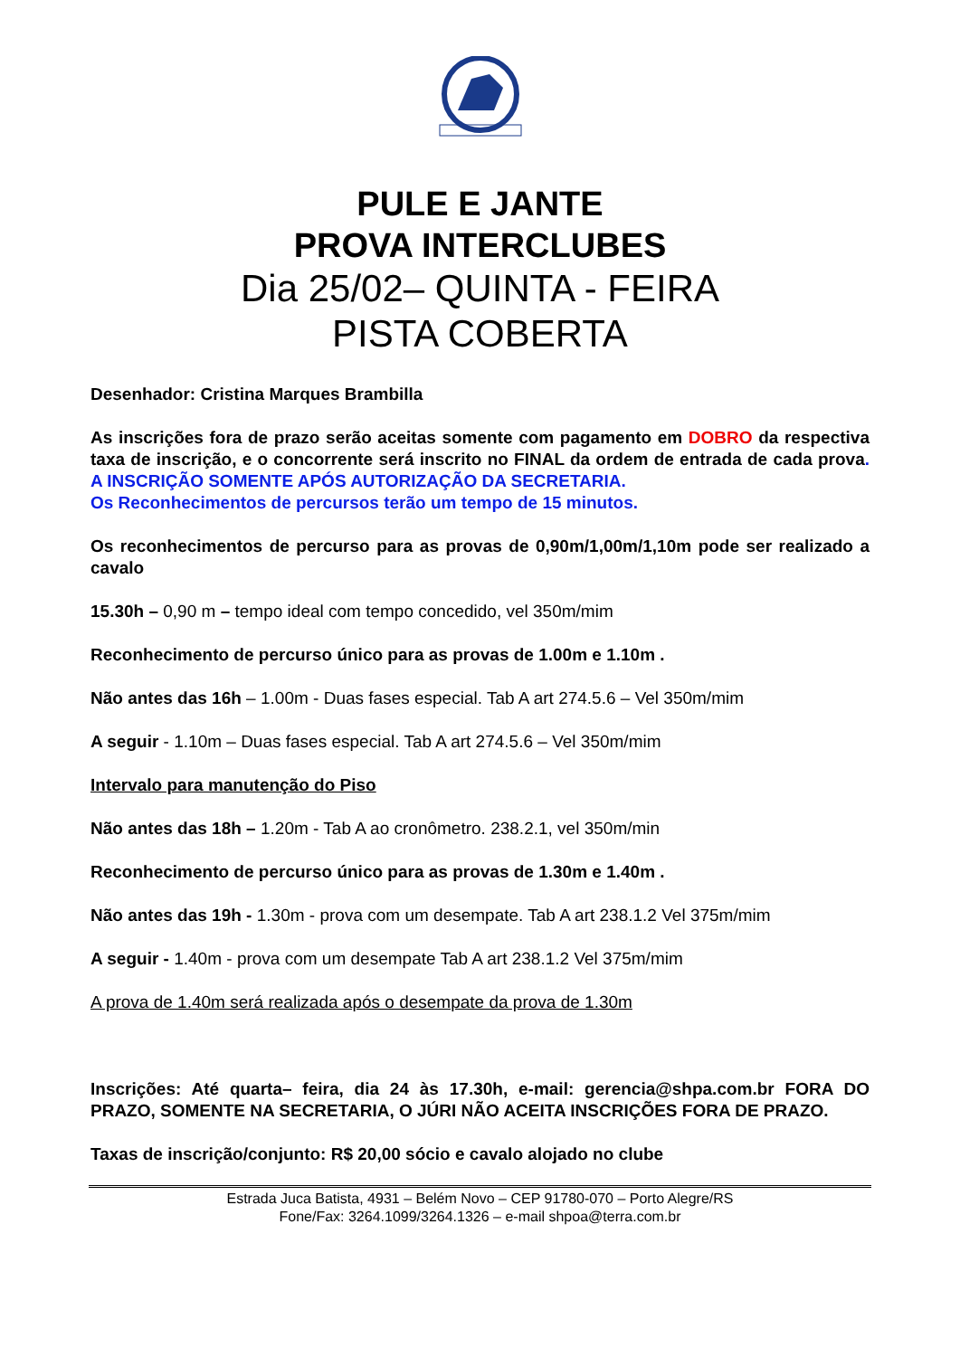PULE E JANTE
PROVA INTERCLUBES
Dia 25/02– QUINTA - FEIRA
PISTA COBERTA
Desenhador: Cristina Marques Brambilla
As inscrições fora de prazo serão aceitas somente com pagamento em DOBRO da respectiva taxa de inscrição, e o concorrente será inscrito no FINAL da ordem de entrada de cada prova. A INSCRIÇÃO SOMENTE APÓS AUTORIZAÇÃO DA SECRETARIA.
Os Reconhecimentos de percursos terão um tempo de 15 minutos.
Os reconhecimentos de percurso para as provas de 0,90m/1,00m/1,10m pode ser realizado a cavalo
15.30h – 0,90 m – tempo ideal com tempo concedido, vel 350m/mim
Reconhecimento de percurso único para as provas de 1.00m e 1.10m .
Não antes das 16h – 1.00m - Duas fases especial. Tab A art 274.5.6 – Vel 350m/mim
A seguir - 1.10m – Duas fases especial. Tab A art 274.5.6 – Vel 350m/mim
Intervalo para manutenção do Piso
Não antes das 18h – 1.20m - Tab A ao cronômetro. 238.2.1, vel 350m/min
Reconhecimento de percurso único para as provas de 1.30m e 1.40m .
Não antes das 19h - 1.30m - prova com um desempate. Tab A art 238.1.2 Vel 375m/mim
A seguir - 1.40m - prova com um desempate Tab A art 238.1.2 Vel 375m/mim
A prova de 1.40m será realizada após o desempate da prova de 1.30m
Inscrições: Até quarta– feira, dia 24 às 17.30h, e-mail: gerencia@shpa.com.br FORA DO PRAZO, SOMENTE NA SECRETARIA, O JÚRI NÃO ACEITA INSCRIÇÕES FORA DE PRAZO.
Taxas de inscrição/conjunto: R$ 20,00 sócio e cavalo alojado no clube
Estrada Juca Batista, 4931 – Belém Novo – CEP 91780-070 – Porto Alegre/RS
Fone/Fax: 3264.1099/3264.1326 – e-mail shpoa@terra.com.br